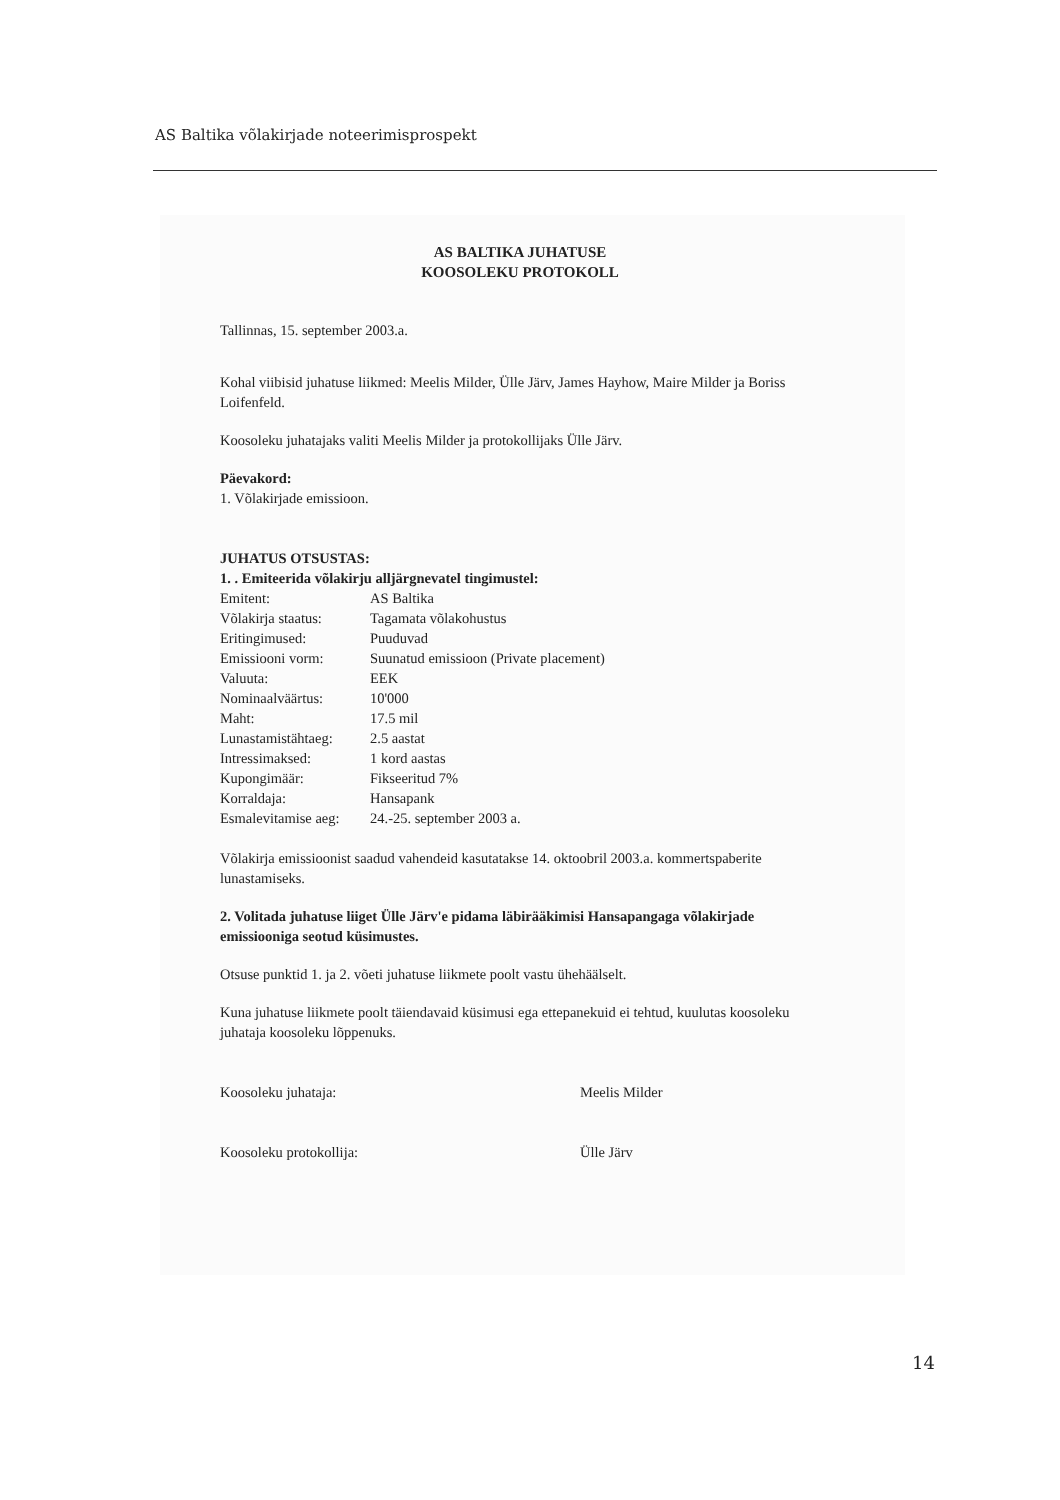AS Baltika võlakirjade noteerimisprospekt
AS BALTIKA JUHATUSE
KOOSOLEKU PROTOKOLL
Tallinnas, 15. september 2003.a.
Kohal viibisid juhatuse liikmed: Meelis Milder, Ülle Järv, James Hayhow, Maire Milder ja Boriss Loifenfeld.
Koosoleku juhatajaks valiti Meelis Milder ja protokollijaks Ülle Järv.
Päevakord:
1. Võlakirjade emissioon.
JUHATUS OTSUSTAS:
1. . Emiteerida võlakirju alljärgnevatel tingimustel:
| Emitent: | AS Baltika |
| Võlakirja staatus: | Tagamata võlakohustus |
| Eritingimused: | Puuduvad |
| Emissiooni vorm: | Suunatud emissioon (Private placement) |
| Valuuta: | EEK |
| Nominaalväärtus: | 10'000 |
| Maht: | 17.5 mil |
| Lunastamistähtaeg: | 2.5 aastat |
| Intressimaksed: | 1 kord aastas |
| Kupongimäär: | Fikseeritud 7% |
| Korraldaja: | Hansapank |
| Esmalevitamise aeg: | 24.-25. september 2003 a. |
Võlakirja emissioonist saadud vahendeid kasutatakse 14. oktoobril 2003.a. kommertspaberite lunastamiseks.
2. Volitada juhatuse liiget Ülle Järv'e pidama läbirääkimisi Hansapangaga võlakirjade emissiooniga seotud küsimustes.
Otsuse punktid 1. ja 2. võeti juhatuse liikmete poolt vastu ühehäälselt.
Kuna juhatuse liikmete poolt täiendavaid küsimusi ega ettepanekuid ei tehtud, kuulutas koosoleku juhataja koosoleku lõppenuks.
Koosoleku juhataja: Meelis Milder
Koosoleku protokollija: Ülle Järv
14